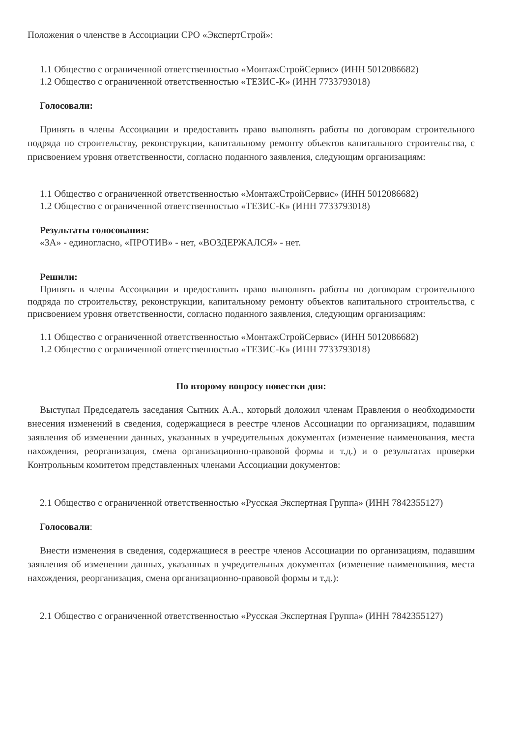Положения о членстве в Ассоциации СРО «ЭкспертСтрой»:
1.1 Общество с ограниченной ответственностью «МонтажСтройСервис» (ИНН 5012086682)
1.2 Общество с ограниченной ответственностью «ТЕЗИС-К» (ИНН 7733793018)
Голосовали:
Принять в члены Ассоциации и предоставить право выполнять работы по договорам строительного подряда по строительству, реконструкции, капитальному ремонту объектов капитального строительства, с присвоением уровня ответственности, согласно поданного заявления, следующим организациям:
1.1 Общество с ограниченной ответственностью «МонтажСтройСервис» (ИНН 5012086682)
1.2 Общество с ограниченной ответственностью «ТЕЗИС-К» (ИНН 7733793018)
Результаты голосования:
«ЗА» - единогласно, «ПРОТИВ» - нет, «ВОЗДЕРЖАЛСЯ» - нет.
Решили:
Принять в члены Ассоциации и предоставить право выполнять работы по договорам строительного подряда по строительству, реконструкции, капитальному ремонту объектов капитального строительства, с присвоением уровня ответственности, согласно поданного заявления, следующим организациям:
1.1 Общество с ограниченной ответственностью «МонтажСтройСервис» (ИНН 5012086682)
1.2 Общество с ограниченной ответственностью «ТЕЗИС-К» (ИНН 7733793018)
По второму вопросу повестки дня:
Выступал Председатель заседания Сытник А.А., который доложил членам Правления о необходимости внесения изменений в сведения, содержащиеся в реестре членов Ассоциации по организациям, подавшим заявления об изменении данных, указанных в учредительных документах (изменение наименования, места нахождения, реорганизация, смена организационно-правовой формы и т.д.) и о результатах проверки Контрольным комитетом представленных членами Ассоциации документов:
2.1 Общество с ограниченной ответственностью «Русская Экспертная Группа» (ИНН 7842355127)
Голосовали:
Внести изменения в сведения, содержащиеся в реестре членов Ассоциации по организациям, подавшим заявления об изменении данных, указанных в учредительных документах (изменение наименования, места нахождения, реорганизация, смена организационно-правовой формы и т.д.):
2.1 Общество с ограниченной ответственностью «Русская Экспертная Группа» (ИНН 7842355127)